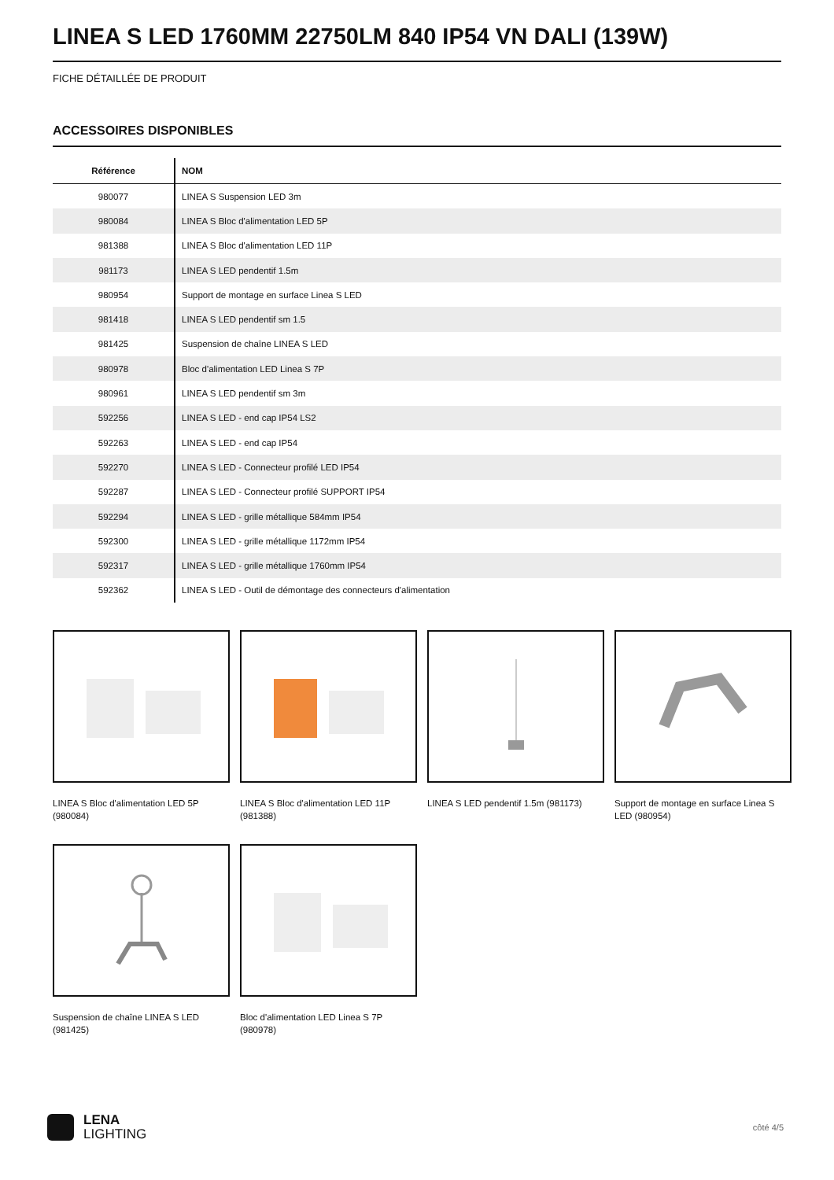LINEA S LED 1760MM 22750LM 840 IP54 VN DALI (139W)
FICHE DÉTAILLÉE DE PRODUIT
ACCESSOIRES DISPONIBLES
| Référence | NOM |
| --- | --- |
| 980077 | LINEA S Suspension LED 3m |
| 980084 | LINEA S Bloc d'alimentation LED 5P |
| 981388 | LINEA S Bloc d'alimentation LED 11P |
| 981173 | LINEA S LED pendentif 1.5m |
| 980954 | Support de montage en surface Linea S LED |
| 981418 | LINEA S LED pendentif sm 1.5 |
| 981425 | Suspension de chaîne LINEA S LED |
| 980978 | Bloc d'alimentation LED Linea S 7P |
| 980961 | LINEA S LED pendentif sm 3m |
| 592256 | LINEA S LED - end cap IP54 LS2 |
| 592263 | LINEA S LED - end cap IP54 |
| 592270 | LINEA S LED - Connecteur profilé LED IP54 |
| 592287 | LINEA S LED - Connecteur profilé SUPPORT IP54 |
| 592294 | LINEA S LED - grille métallique 584mm IP54 |
| 592300 | LINEA S LED - grille métallique 1172mm IP54 |
| 592317 | LINEA S LED - grille métallique 1760mm IP54 |
| 592362 | LINEA S LED - Outil de démontage des connecteurs d'alimentation |
LINEA S Bloc d'alimentation LED 5P (980084)
LINEA S Bloc d'alimentation LED 11P (981388)
LINEA S LED pendentif 1.5m (981173)
Support de montage en surface Linea S LED (980954)
Suspension de chaîne LINEA S LED (981425)
Bloc d'alimentation LED Linea S 7P (980978)
LENA
LIGHTING
côté 4/5